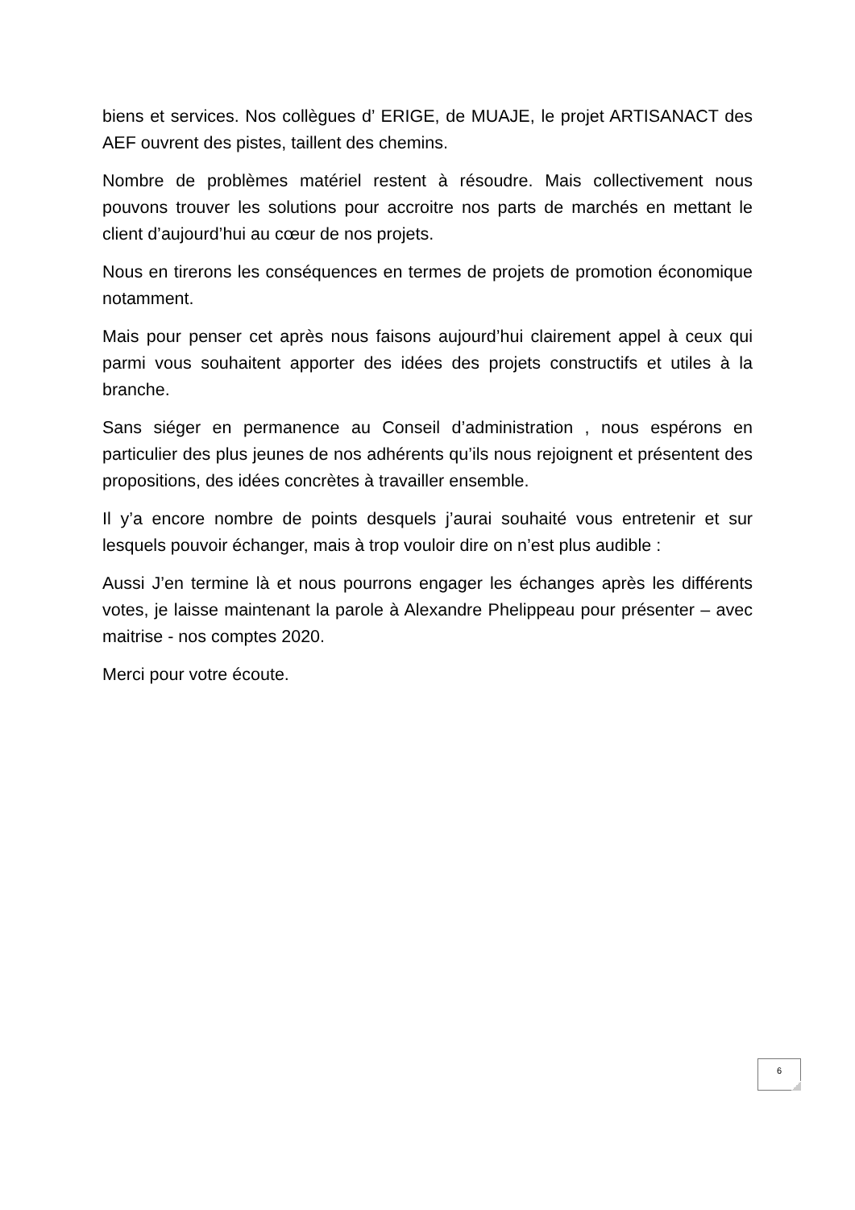biens et services. Nos collègues d’ ERIGE, de MUAJE, le projet ARTISANACT des AEF ouvrent des pistes, taillent des chemins.
Nombre de problèmes matériel restent à résoudre. Mais collectivement nous pouvons trouver les solutions pour accroitre nos parts de marchés en mettant le client d’aujourd’hui au cœur de nos projets.
Nous en tirerons les conséquences en termes de projets de promotion économique notamment.
Mais pour penser cet après nous faisons aujourd’hui clairement appel à ceux qui parmi vous souhaitent apporter des idées des projets constructifs et utiles à la branche.
Sans siéger en permanence au Conseil d’administration , nous espérons en particulier des plus jeunes de nos adhérents qu’ils nous rejoignent et présentent des propositions, des idées concrètes à travailler ensemble.
Il y’a encore nombre de points desquels j’aurai souhaité vous entretenir et sur lesquels pouvoir échanger, mais à trop vouloir dire on n’est plus audible :
Aussi J’en termine là et nous pourrons engager les échanges après les différents votes, je laisse maintenant la parole à Alexandre Phelippeau pour présenter – avec maitrise - nos comptes 2020.
Merci pour votre écoute.
6